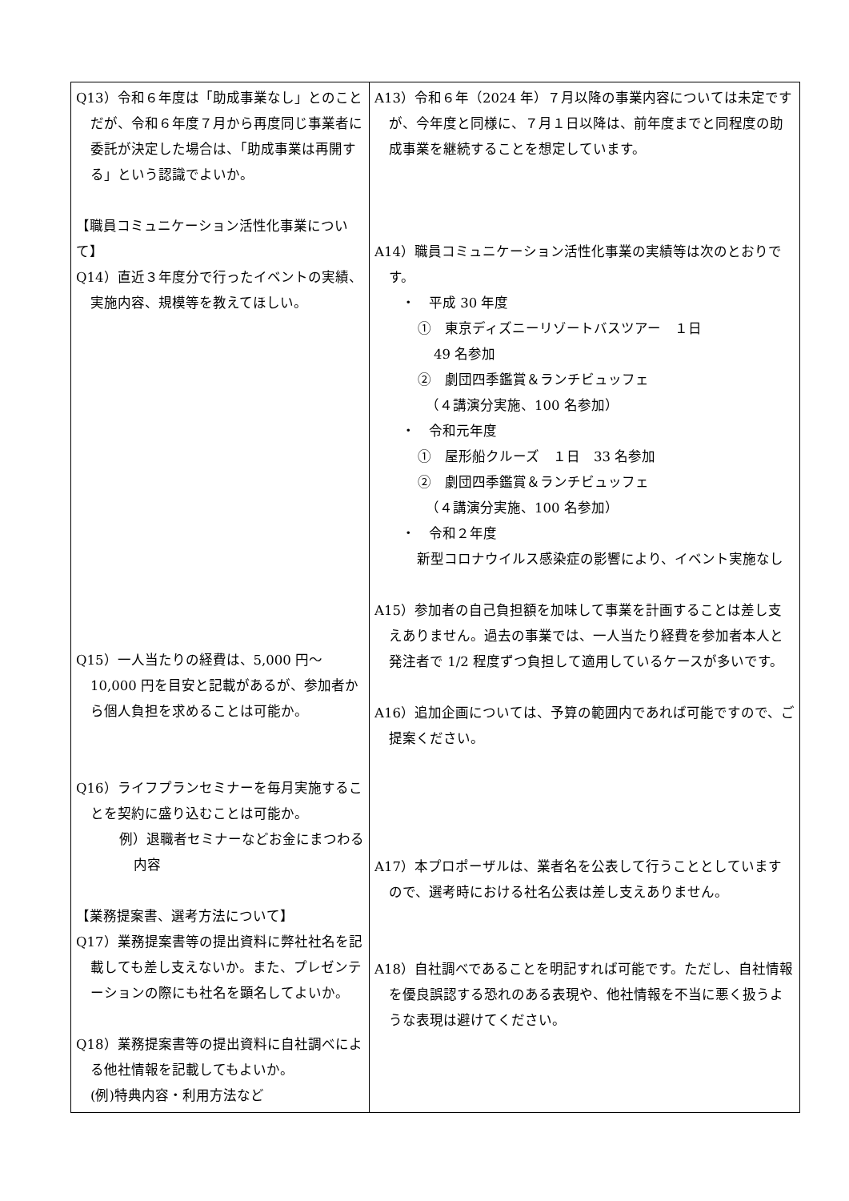| Q13）令和６年度は「助成事業なし」とのことだが、令和６年度７月から再度同じ事業者に委託が決定した場合は、「助成事業は再開する」という認識でよいか。 【職員コミュニケーション活性化事業について】 Q14）直近３年度分で行ったイベントの実績、実施内容、規模等を教えてほしい。 Q15）一人当たりの経費は、5,000 円～10,000 円を目安と記載があるが、参加者から個人負担を求めることは可能か。 Q16）ライフプランセミナーを毎月実施することを契約に盛り込むことは可能か。 例）退職者セミナーなどお金にまつわる内容 【業務提案書、選考方法について】 Q17）業務提案書等の提出資料に弊社社名を記載しても差し支えないか。また、プレゼンテーションの際にも社名を顕名してよいか。 Q18）業務提案書等の提出資料に自社調べによる他社情報を記載してもよいか。 (例)特典内容・利用方法など | A13）令和６年（2024 年）７月以降の事業内容については未定ですが、今年度と同様に、７月１日以降は、前年度までと同程度の助成事業を継続することを想定しています。 A14）職員コミュニケーション活性化事業の実績等は次のとおりです。 ・ 平成 30 年度 ① 東京ディズニーリゾートバスツアー １日 49 名参加 ② 劇団四季鑑賞＆ランチビュッフェ （４講演分実施、100 名参加） ・ 令和元年度 ① 屋形船クルーズ １日 33 名参加 ② 劇団四季鑑賞＆ランチビュッフェ （４講演分実施、100 名参加） ・ 令和２年度 新型コロナウイルス感染症の影響により、イベント実施なし A15）参加者の自己負担額を加味して事業を計画することは差し支えありません。過去の事業では、一人当たり経費を参加者本人と発注者で 1/2 程度ずつ負担して適用しているケースが多いです。 A16）追加企画については、予算の範囲内であれば可能ですので、ご提案ください。 A17）本プロポーザルは、業者名を公表して行うこととしていますので、選考時における社名公表は差し支えありません。 A18）自社調べであることを明記すれば可能です。ただし、自社情報を優良誤認する恐れのある表現や、他社情報を不当に悪く扱うような表現は避けてください。 |